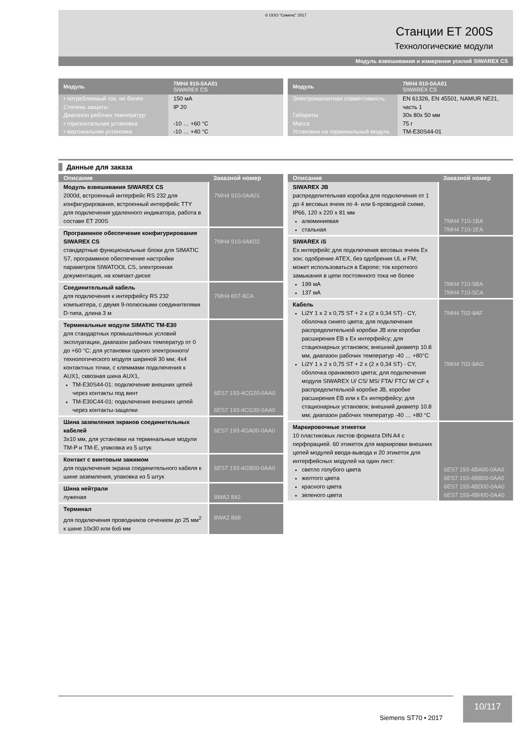© ООО “Сименс” 2017
Станции ET 200S
Технологические модули
Модуль взвешивания и измерения усилий SIWAREX CS
| Модуль | 7MH4 910-0AA01 SIWAREX CS |
| --- | --- |
| • потребляемый ток, не более Степень защиты Диапазон рабочих температур: • горизонтальная установка • вертикальная установка | 150 мА IP 20 -10 … +60 °C -10 … +40 °C |
| Модуль | 7MH4 910-0AA01 SIWAREX CS |
| --- | --- |
| Электромагнитная совместимость Габариты Масса Установка на терминальный модуль | EN 61326, EN 45501, NAMUR NE21, часть 1 30x 80x 50 мм 75 г TM-E30S44-01 |
Данные для заказа
| Описание | Заказной номер |
| --- | --- |
| Модуль взвешивания SIWAREX CS 2000d, встроенный интерфейс RS 232 для конфигурирования, встроенный интерфейс TTY для подключения удаленного индикатора, работа в составе ET 200S | 7MH4 910-0AA01 |
| Программное обеспечение конфигурирования SIWAREX CS стандартные функциональные блоки для SIMATIC S7, программное обеспечение настройки параметров SIWATOOL CS, электронная документация, на компакт-диске | 7MH4 910-0AK02 |
| Соединительный кабель для подключения к интерфейсу RS 232 компьютера, с двумя 9-полюсными соединителями D-типа, длина 3 м | 7MH4 607-8CA |
| Терминальные модули SIMATIC TM-E30 для стандартных промышленных условий эксплуатации, диапазон рабочих температур от 0 до +60 °C; для установки одного электронного/ технологического модуля шириной 30 мм; 4x4 контактных точки, с клеммами подключения к AUX1, сквозная шина AUX1, TM-E30S44-01: подключение внешних цепей через контакты под винт TM-E30C44-01: подключение внешних цепей через контакты-защелки | 6ES7 193-4CG20-0AA0 6ES7 193-4CG30-0AA0 |
| Шина заземления экранов соединительных кабелей 3x10 мм, для установки на терминальные модули TM-P и TM-E, упаковка из 5 штук | 6ES7 193-4GA00-0AA0 |
| Контакт с винтовым зажимом для подключения экрана соединительного кабеля к шине заземления, упаковка из 5 штук | 6ES7 193-4GB00-0AA0 |
| Шина нейтрали луженая | 8WA2 842 |
| Терминал для подключения проводников сечением до 25 мм<sup>2</sup> к шине 10x30 или 6x6 мм | 8WA2 868 |
| Описание | Заказной номер |
| --- | --- |
| SIWAREX JB распределительная коробка для подключения от 1 до 4 весовых ячеек по 4- или 6-проводной схеме, IP66, 120 x 220 x 81 мм алюминиевая стальная | 7MH4 710-1BA 7MH4 710-1EA |
| SIWAREX iS Ex интерфейс для подключения весовых ячеек Ex зон; одобрение ATEX, без одобрения UL и FM; может использоваться в Европе; ток короткого замыкания в цепи постоянного тока не более 199 мА 137 мА | 7MH4 710-5BA 7MH4 710-5CA |
| Кабель Li2Y 1 x 2 x 0,75 ST + 2 x (2 x 0,34 ST) - CY, оболочка синего цвета; для подключения распределительной коробки JB или коробки расширения EB к Ex интерфейсу; для стационарных установок; внешний диаметр 10.8 мм, диапазон рабочих температур -40 … +80°C Li2Y 1 x 2 x 0,75 ST + 2 x (2 x 0,34 ST) - CY, оболочка оранжевого цвета; для подключения модуля SIWAREX U/ CS/ MS/ FTA/ FTC/ M/ CF к распределительной коробке JB, коробке расширения EB или к Ex интерфейсу; для стационарных установок; внешний диаметр 10.8 мм; диапазон рабочих температур -40 … +80 °C | 7MH4 702-8AF 7MH4 702-8AG |
| Маркировочные этикетки 10 пластиковых листов формата DIN A4 с перфорацией. 60 этикеток для маркировки внешних цепей модулей ввода-вывода и 20 этикеток для интерфейсных модулей на один лист: светло голубого цвета желтого цвета красного цвета зеленого цвета | 6ES7 193-4BA00-0AA0 6ES7 193-4BB00-0AA0 6ES7 193-4BD00-0AA0 6ES7 193-4BH00-0AA0 |
Siemens ST70 • 2017
10/117